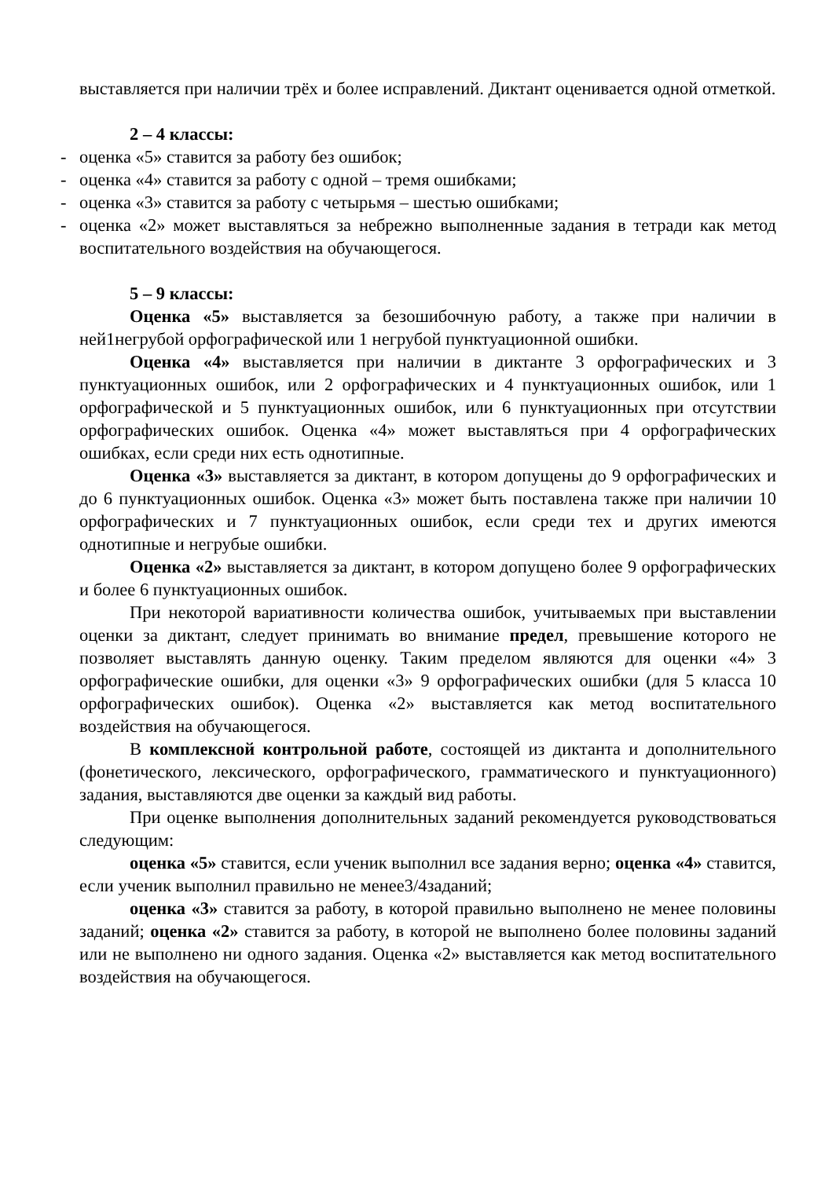выставляется при наличии трёх и более исправлений. Диктант оценивается одной отметкой.
2 – 4 классы:
- оценка «5» ставится за работу без ошибок;
- оценка «4» ставится за работу с одной – тремя ошибками;
- оценка «3» ставится за работу с четырьмя – шестью ошибками;
- оценка «2» может выставляться за небрежно выполненные задания в тетради как метод воспитательного воздействия на обучающегося.
5 – 9 классы:
Оценка «5» выставляется за безошибочную работу, а также при наличии в ней1негрубой орфографической или 1 негрубой пунктуационной ошибки.
Оценка «4» выставляется при наличии в диктанте 3 орфографических и 3 пунктуационных ошибок, или 2 орфографических и 4 пунктуационных ошибок, или 1 орфографической и 5 пунктуационных ошибок, или 6 пунктуационных при отсутствии орфографических ошибок. Оценка «4» может выставляться при 4 орфографических ошибках, если среди них есть однотипные.
Оценка «3» выставляется за диктант, в котором допущены до 9 орфографических и до 6 пунктуационных ошибок. Оценка «3» может быть поставлена также при наличии 10 орфографических и 7 пунктуационных ошибок, если среди тех и других имеются однотипные и негрубые ошибки.
Оценка «2» выставляется за диктант, в котором допущено более 9 орфографических и более 6 пунктуационных ошибок.
При некоторой вариативности количества ошибок, учитываемых при выставлении оценки за диктант, следует принимать во внимание предел, превышение которого не позволяет выставлять данную оценку. Таким пределом являются для оценки «4» 3 орфографические ошибки, для оценки «3» 9 орфографических ошибки (для 5 класса 10 орфографических ошибок). Оценка «2» выставляется как метод воспитательного воздействия на обучающегося.
В комплексной контрольной работе, состоящей из диктанта и дополнительного (фонетического, лексического, орфографического, грамматического и пунктуационного) задания, выставляются две оценки за каждый вид работы.
При оценке выполнения дополнительных заданий рекомендуется руководствоваться следующим:
оценка «5» ставится, если ученик выполнил все задания верно; оценка «4» ставится, если ученик выполнил правильно не менее3/4заданий;
оценка «3» ставится за работу, в которой правильно выполнено не менее половины заданий; оценка «2» ставится за работу, в которой не выполнено более половины заданий или не выполнено ни одного задания. Оценка «2» выставляется как метод воспитательного воздействия на обучающегося.